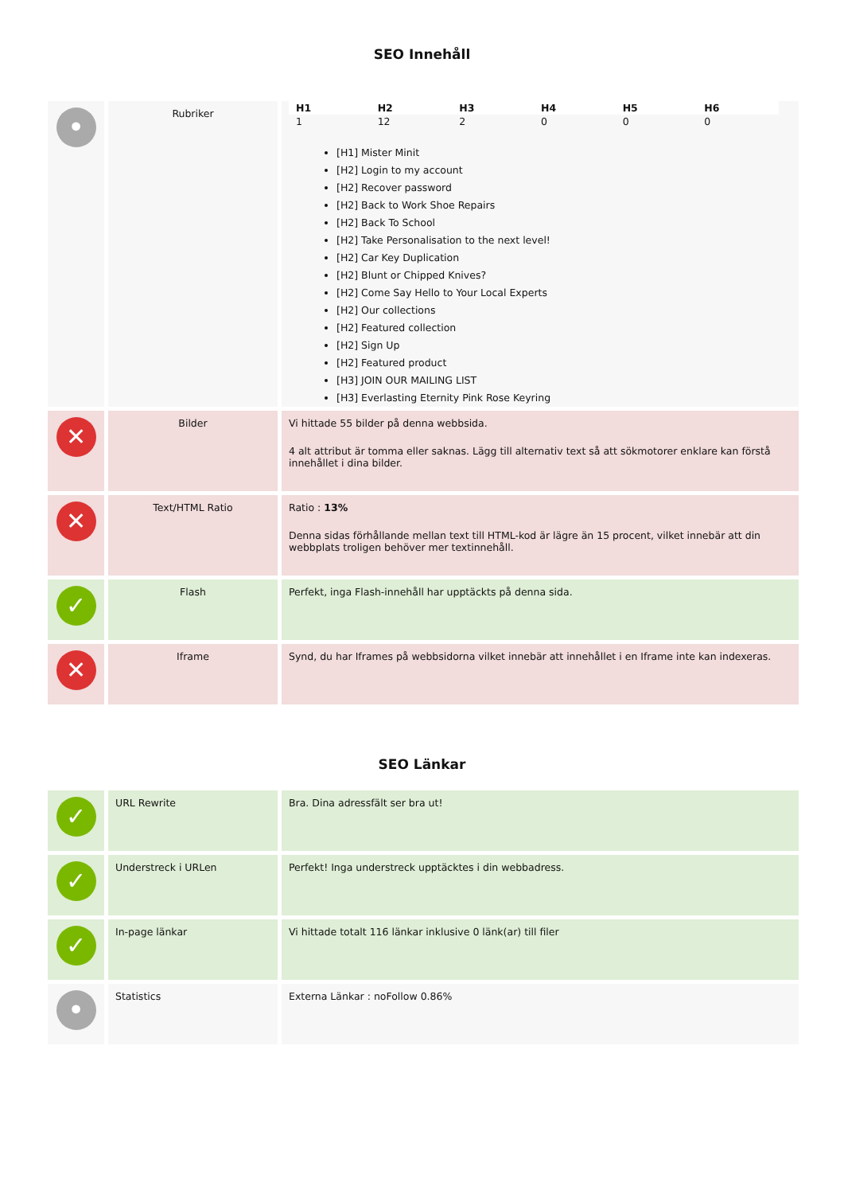SEO Innehåll
| • | Rubriker | / H1 / H2 / H3 / H4 / H5 / H6 / / --- / --- / --- / --- / --- / --- / / 1 / 12 / 2 / 0 / 0 / 0 / [H1] Mister Minit [H2] Login to my account [H2] Recover password [H2] Back to Work Shoe Repairs [H2] Back To School [H2] Take Personalisation to the next level! [H2] Car Key Duplication [H2] Blunt or Chipped Knives? [H2] Come Say Hello to Your Local Experts [H2] Our collections [H2] Featured collection [H2] Sign Up [H2] Featured product [H3] JOIN OUR MAILING LIST [H3] Everlasting Eternity Pink Rose Keyring |
| ✕ | Bilder | Vi hittade 55 bilder på denna webbsida. 4 alt attribut är tomma eller saknas. Lägg till alternativ text så att sökmotorer enklare kan förstå innehållet i dina bilder. |
| ✕ | Text/HTML Ratio | Ratio : 13% Denna sidas förhållande mellan text till HTML-kod är lägre än 15 procent, vilket innebär att din webbplats troligen behöver mer textinnehåll. |
| ✓ | Flash | Perfekt, inga Flash-innehåll har upptäckts på denna sida. |
| ✕ | Iframe | Synd, du har Iframes på webbsidorna vilket innebär att innehållet i en Iframe inte kan indexeras. |
SEO Länkar
| ✓ | URL Rewrite | Bra. Dina adressfält ser bra ut! |
| ✓ | Understreck i URLen | Perfekt! Inga understreck upptäcktes i din webbadress. |
| ✓ | In-page länkar | Vi hittade totalt 116 länkar inklusive 0 länk(ar) till filer |
| • | Statistics | Externa Länkar : noFollow 0.86% |